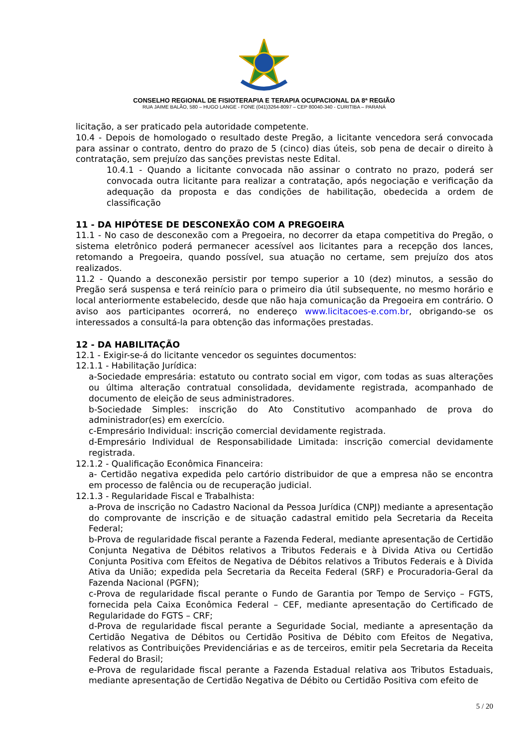CONSELHO REGIONAL DE FISIOTERAPIA E TERAPIA OCUPACIONAL DA 8ª REGIÃO
RUA JAIME BALÃO, 580 – HUGO LANGE - FONE (041)3264-8097 – CEP 80040-340 - CURITIBA – PARANÁ
licitação, a ser praticado pela autoridade competente.
10.4 - Depois de homologado o resultado deste Pregão, a licitante vencedora será convocada para assinar o contrato, dentro do prazo de 5 (cinco) dias úteis, sob pena de decair o direito à contratação, sem prejuízo das sanções previstas neste Edital.
10.4.1 - Quando a licitante convocada não assinar o contrato no prazo, poderá ser convocada outra licitante para realizar a contratação, após negociação e verificação da adequação da proposta e das condições de habilitação, obedecida a ordem de classificação
11 - DA HIPÓTESE DE DESCONEXÃO COM A PREGOEIRA
11.1 - No caso de desconexão com a Pregoeira, no decorrer da etapa competitiva do Pregão, o sistema eletrônico poderá permanecer acessível aos licitantes para a recepção dos lances, retomando a Pregoeira, quando possível, sua atuação no certame, sem prejuízo dos atos realizados.
11.2 - Quando a desconexão persistir por tempo superior a 10 (dez) minutos, a sessão do Pregão será suspensa e terá reinício para o primeiro dia útil subsequente, no mesmo horário e local anteriormente estabelecido, desde que não haja comunicação da Pregoeira em contrário. O aviso aos participantes ocorrerá, no endereço www.licitacoes-e.com.br, obrigando-se os interessados a consultá-la para obtenção das informações prestadas.
12 - DA HABILITAÇÃO
12.1 - Exigir-se-á do licitante vencedor os seguintes documentos:
12.1.1 - Habilitação Jurídica:
a-Sociedade empresária: estatuto ou contrato social em vigor, com todas as suas alterações ou última alteração contratual consolidada, devidamente registrada, acompanhado de documento de eleição de seus administradores.
b-Sociedade Simples: inscrição do Ato Constitutivo acompanhado de prova do administrador(es) em exercício.
c-Empresário Individual: inscrição comercial devidamente registrada.
d-Empresário Individual de Responsabilidade Limitada: inscrição comercial devidamente registrada.
12.1.2 - Qualificação Econômica Financeira:
a- Certidão negativa expedida pelo cartório distribuidor de que a empresa não se encontra em processo de falência ou de recuperação judicial.
12.1.3 - Regularidade Fiscal e Trabalhista:
a-Prova de inscrição no Cadastro Nacional da Pessoa Jurídica (CNPJ) mediante a apresentação do comprovante de inscrição e de situação cadastral emitido pela Secretaria da Receita Federal;
b-Prova de regularidade fiscal perante a Fazenda Federal, mediante apresentação de Certidão Conjunta Negativa de Débitos relativos a Tributos Federais e à Divida Ativa ou Certidão Conjunta Positiva com Efeitos de Negativa de Débitos relativos a Tributos Federais e à Divida Ativa da União; expedida pela Secretaria da Receita Federal (SRF) e Procuradoria-Geral da Fazenda Nacional (PGFN);
c-Prova de regularidade fiscal perante o Fundo de Garantia por Tempo de Serviço – FGTS, fornecida pela Caixa Econômica Federal – CEF, mediante apresentação do Certificado de Regularidade do FGTS – CRF;
d-Prova de regularidade fiscal perante a Seguridade Social, mediante a apresentação da Certidão Negativa de Débitos ou Certidão Positiva de Débito com Efeitos de Negativa, relativos as Contribuições Previdenciárias e as de terceiros, emitir pela Secretaria da Receita Federal do Brasil;
e-Prova de regularidade fiscal perante a Fazenda Estadual relativa aos Tributos Estaduais, mediante apresentação de Certidão Negativa de Débito ou Certidão Positiva com efeito de
5 / 20